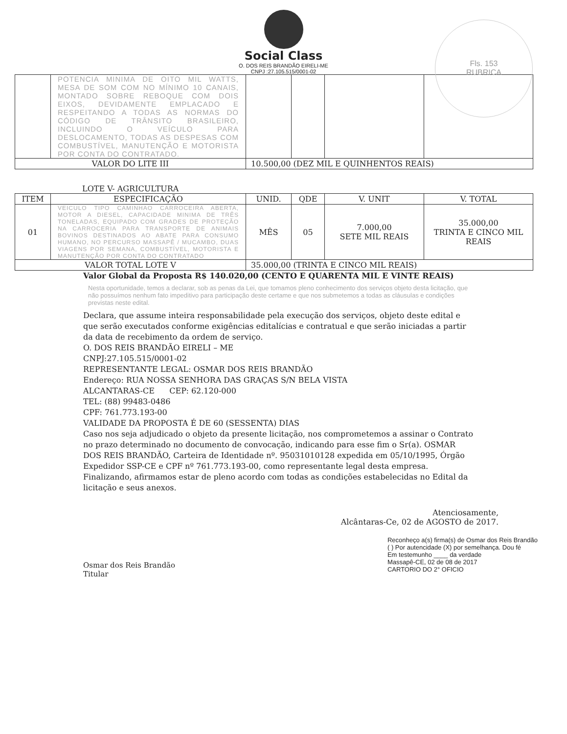Fls. 153
RUBRICA
Social Class
O. DOS REIS BRANDÃO EIRELI-ME
CNPJ :27.105.515/0001-02
| | POTENCIA MINIMA DE OITO MIL WATTS, MESA DE SOM COM NO MÍNIMO 10 CANAIS, MONTADO SOBRE REBOQUE COM DOIS EIXOS, DEVIDAMENTE EMPLACADO E RESPEITANDO A TODAS AS NORMAS DO CÓDIGO DE TRÂNSITO BRASILEIRO, INCLUINDO O VEÍCULO PARA DESLOCAMENTO, TODAS AS DESPESAS COM COMBUSTÍVEL, MANUTENÇÃO E MOTORISTA POR CONTA DO CONTRATADO. | | | | |
| VALOR DO LITE III | | 10.500,00 (DEZ MIL E QUINHENTOS REAIS) | | | |
LOTE V- AGRICULTURA
| ITEM | ESPECIFICAÇÃO | UNID. | QDE | V. UNIT | V. TOTAL |
| --- | --- | --- | --- | --- | --- |
| 01 | VEICULO TIPO CAMINHAO CARROCEIRA ABERTA, MOTOR A DIESEL, CAPACIDADE MINIMA DE TRÊS TONELADAS, EQUIPADO COM GRADES DE PROTEÇÃO NA CARROCERIA PARA TRANSPORTE DE ANIMAIS BOVINOS DESTINADOS AO ABATE PARA CONSUMO HUMANO, NO PERCURSO MASSAPÊ / MUCAMBO, DUAS VIAGENS POR SEMANA, COMBUSTÍVEL, MOTORISTA E MANUTENÇÃO POR CONTA DO CONTRATADO | MÊS | 05 | 7.000,00 SETE MIL REAIS | 35.000,00 TRINTA E CINCO MIL REAIS |
| VALOR TOTAL LOTE V | | 35.000,00 (TRINTA E CINCO MIL REAIS) | | | |
Valor Global da Proposta R$ 140.020,00 (CENTO E QUARENTA MIL E VINTE REAIS)
Nesta oportunidade, temos a declarar, sob as penas da Lei, que tomamos pleno conhecimento dos serviços objeto desta licitação, que não possuímos nenhum fato impeditivo para participação deste certame e que nos submetemos a todas as cláusulas e condições previstas neste edital.
Declara, que assume inteira responsabilidade pela execução dos serviços, objeto deste edital e que serão executados conforme exigências editalícias e contratual e que serão iniciadas a partir da data de recebimento da ordem de serviço.
O. DOS REIS BRANDÃO EIRELI – ME
CNPJ:27.105.515/0001-02
REPRESENTANTE LEGAL: OSMAR DOS REIS BRANDÃO
Endereço: RUA NOSSA SENHORA DAS GRAÇAS S/N BELA VISTA
ALCANTARAS-CE CEP: 62.120-000
TEL: (88) 99483-0486
CPF: 761.773.193-00
VALIDADE DA PROPOSTA É DE 60 (SESSENTA) DIAS
Caso nos seja adjudicado o objeto da presente licitação, nos comprometemos a assinar o Contrato no prazo determinado no documento de convocação, indicando para esse fim o Sr(a). OSMAR DOS REIS BRANDÃO, Carteira de Identidade nº. 95031010128 expedida em 05/10/1995, Órgão Expedidor SSP-CE e CPF nº 761.773.193-00, como representante legal desta empresa.
Finalizando, afirmamos estar de pleno acordo com todas as condições estabelecidas no Edital da licitação e seus anexos.
Atenciosamente,
Alcântaras-Ce, 02 de AGOSTO de 2017.
Osmar dos Reis Brandão
Titular
Reconheço a(s) firma(s) de Osmar dos Reis Brandão
( ) Por autencidade (X) por semelhança. Dou fé
Em testemunho ____ da verdade
Massapê-CE, 02 de 08 de 2017
CARTORIO DO 2° OFICIO